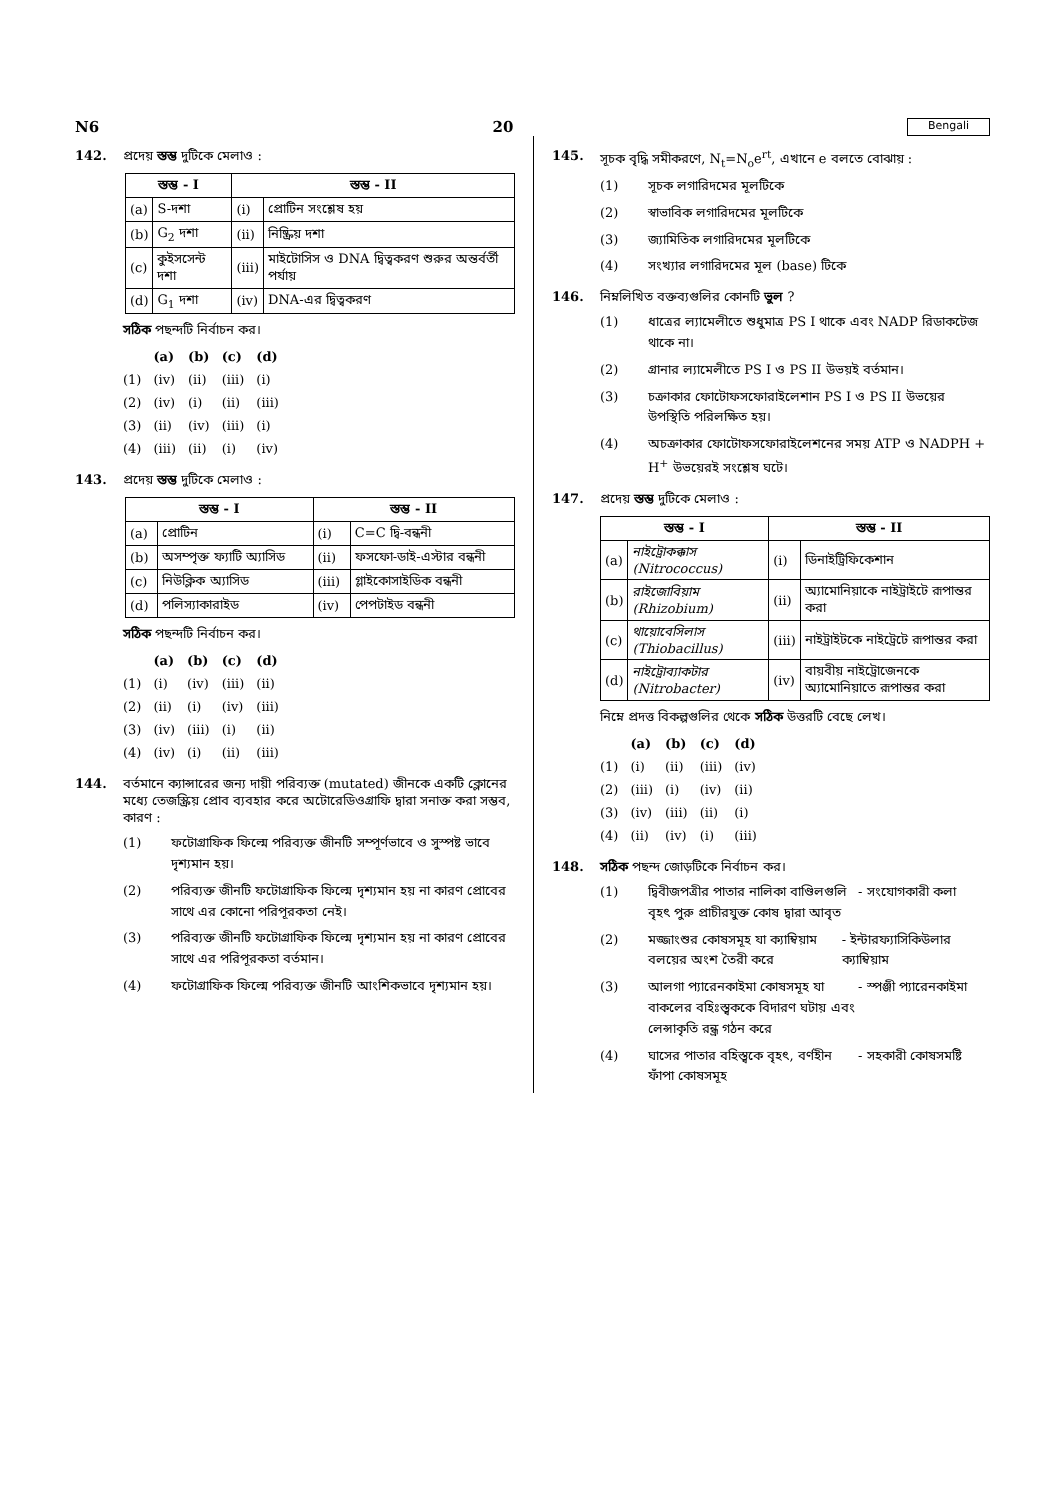N6 20 Bengali
142. প্রদেয় স্তম্ভ দুটিকে মেলাও :
| স্তম্ভ - I | | স্তম্ভ - II | |
| --- | --- | --- | --- |
| (a) | S-দশা | (i) | প্রোটিন সংশ্লেষ হয় |
| (b) | G<sub>2</sub> দশা | (ii) | নিষ্ক্রিয় দশা |
| (c) | কুইসসেন্ট দশা | (iii) | মাইটোসিস ও DNA দ্বিত্বকরণ শুরুর অন্তর্বর্তী পর্যায় |
| (d) | G<sub>1</sub> দশা | (iv) | DNA-এর দ্বিত্বকরণ |
সঠিক পছন্দটি নির্বাচন কর।
| | (a) | (b) | (c) | (d) |
| --- | --- | --- | --- | --- |
| (1) | (iv) | (ii) | (iii) | (i) |
| (2) | (iv) | (i) | (ii) | (iii) |
| (3) | (ii) | (iv) | (iii) | (i) |
| (4) | (iii) | (ii) | (i) | (iv) |
143. প্রদেয় স্তম্ভ দুটিকে মেলাও :
| স্তম্ভ - I | | স্তম্ভ - II | |
| --- | --- | --- | --- |
| (a) | প্রোটিন | (i) | C=C দ্বি-বন্ধনী |
| (b) | অসম্পৃক্ত ফ্যাটি অ্যাসিড | (ii) | ফসফো-ডাই-এস্টার বন্ধনী |
| (c) | নিউক্লিক অ্যাসিড | (iii) | গ্লাইকোসাইডিক বন্ধনী |
| (d) | পলিস্যাকারাইড | (iv) | পেপটাইড বন্ধনী |
সঠিক পছন্দটি নির্বাচন কর।
| | (a) | (b) | (c) | (d) |
| --- | --- | --- | --- | --- |
| (1) | (i) | (iv) | (iii) | (ii) |
| (2) | (ii) | (i) | (iv) | (iii) |
| (3) | (iv) | (iii) | (i) | (ii) |
| (4) | (iv) | (i) | (ii) | (iii) |
144. বর্তমানে ক্যান্সারের জন্য দায়ী পরিব্যক্ত (mutated) জীনকে একটি ক্লোনের মধ্যে তেজস্ক্রিয় প্রোব ব্যবহার করে অটোরেডিওগ্রাফি দ্বারা সনাক্ত করা সম্ভব, কারণ :
(1) ফটোগ্রাফিক ফিল্মে পরিব্যক্ত জীনটি সম্পূর্ণভাবে ও সুস্পষ্ট ভাবে দৃশ্যমান হয়।
(2) পরিব্যক্ত জীনটি ফটোগ্রাফিক ফিল্মে দৃশ্যমান হয় না কারণ প্রোবের সাথে এর কোনো পরিপূরকতা নেই।
(3) পরিব্যক্ত জীনটি ফটোগ্রাফিক ফিল্মে দৃশ্যমান হয় না কারণ প্রোবের সাথে এর পরিপূরকতা বর্তমান।
(4) ফটোগ্রাফিক ফিল্মে পরিব্যক্ত জীনটি আংশিকভাবে দৃশ্যমান হয়।
145. সূচক বৃদ্ধি সমীকরণে, N<sub>t</sub>=N<sub>o</sub>e<sup>rt</sup>, এখানে e বলতে বোঝায় :
(1) সূচক লগারিদমের মূলটিকে
(2) স্বাভাবিক লগারিদমের মূলটিকে
(3) জ্যামিতিক লগারিদমের মূলটিকে
(4) সংখ্যার লগারিদমের মূল (base) টিকে
146. নিম্নলিখিত বক্তব্যগুলির কোনটি ভুল ?
(1) ধাত্রের ল্যামেলীতে শুধুমাত্র PS I থাকে এবং NADP রিডাকটেজ থাকে না।
(2) গ্রানার ল্যামেলীতে PS I ও PS II উভয়ই বর্তমান।
(3) চক্রাকার ফোটোফসফোরাইলেশান PS I ও PS II উভয়ের উপস্থিতি পরিলক্ষিত হয়।
(4) অচক্রাকার ফোটোফসফোরাইলেশনের সময় ATP ও NADPH + H<sup>+</sup> উভয়েরই সংশ্লেষ ঘটে।
147. প্রদেয় স্তম্ভ দুটিকে মেলাও :
| স্তম্ভ - I | | স্তম্ভ - II | |
| --- | --- | --- | --- |
| (a) | নাইট্রোকক্কাস (Nitrococcus) | (i) | ডিনাইট্রিফিকেশান |
| (b) | রাইজোবিয়াম (Rhizobium) | (ii) | অ্যামোনিয়াকে নাইট্রাইটে রূপান্তর করা |
| (c) | থায়োবেসিলাস (Thiobacillus) | (iii) | নাইট্রাইটকে নাইট্রেটে রূপান্তর করা |
| (d) | নাইট্রোব্যাকটার (Nitrobacter) | (iv) | বায়বীয় নাইট্রোজেনকে অ্যামোনিয়াতে রূপান্তর করা |
নিম্নে প্রদত্ত বিকল্পগুলির থেকে সঠিক উত্তরটি বেছে লেখ।
| | (a) | (b) | (c) | (d) |
| --- | --- | --- | --- | --- |
| (1) | (i) | (ii) | (iii) | (iv) |
| (2) | (iii) | (i) | (iv) | (ii) |
| (3) | (iv) | (iii) | (ii) | (i) |
| (4) | (ii) | (iv) | (i) | (iii) |
148. সঠিক পছন্দ জোড়টিকে নির্বাচন কর।
(1) দ্বিবীজপত্রীর পাতার নালিকা বাণ্ডিলগুলি বৃহৎ পুরু প্রাচীরযুক্ত কোষ দ্বারা আবৃত - সংযোগকারী কলা
(2) মজ্জাংশুর কোষসমূহ যা ক্যাম্বিয়াম বলয়ের অংশ তৈরী করে - ইন্টারফ্যাসিকিউলার ক্যাম্বিয়াম
(3) আলগা প্যারেনকাইমা কোষসমূহ যা বাকলের বহিঃস্ত্বককে বিদারণ ঘটায় এবং লেন্সাকৃতি রন্ধ্র গঠন করে - স্পঞ্জী প্যারেনকাইমা
(4) ঘাসের পাতার বহিস্ত্বকে বৃহৎ, বর্ণহীন ফাঁপা কোষসমূহ - সহকারী কোষসমষ্টি